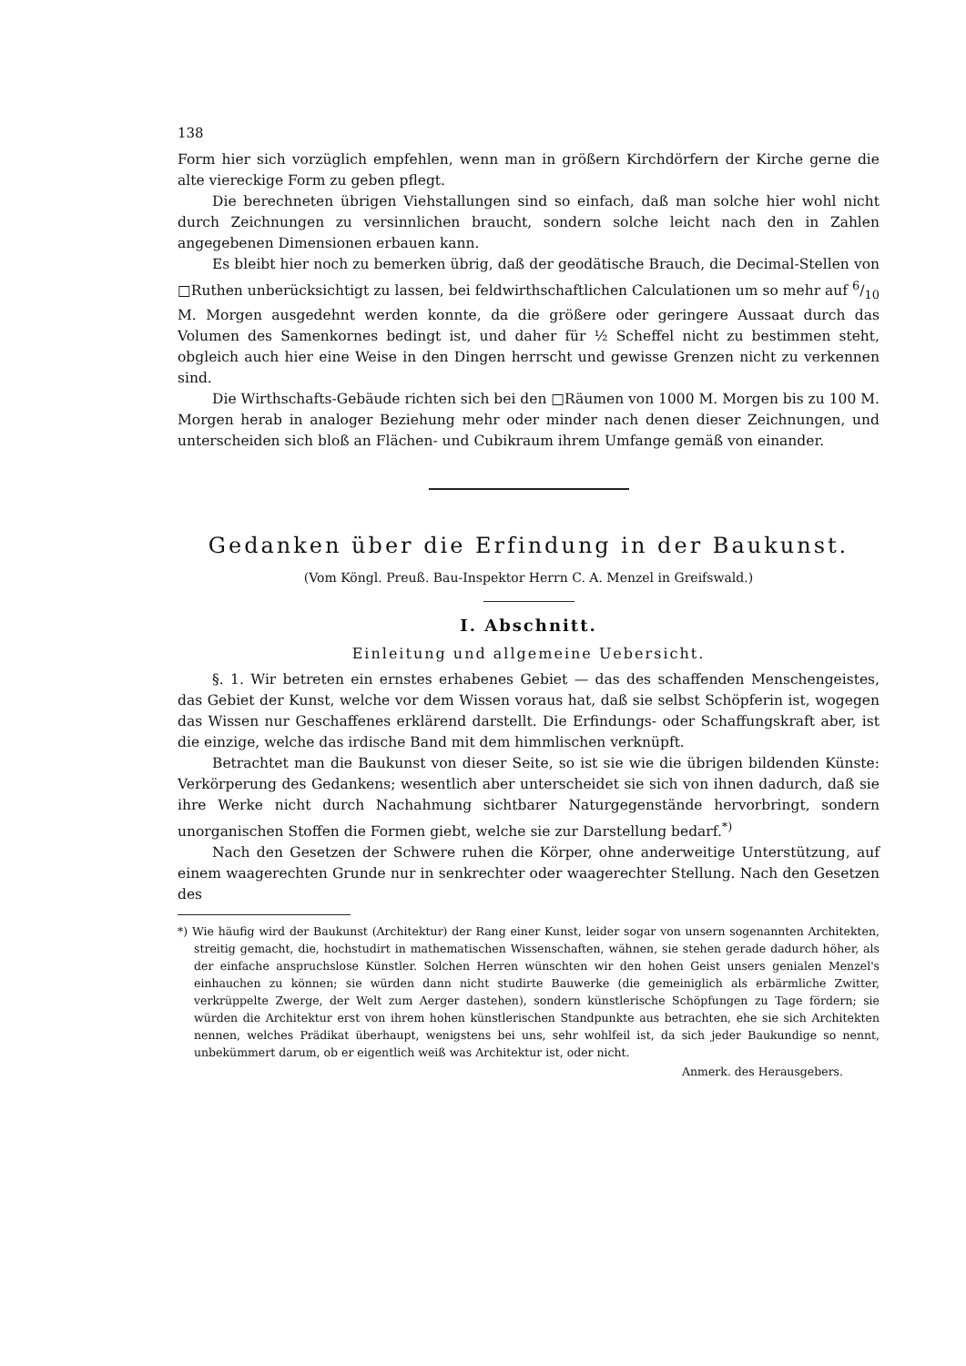138
Form hier sich vorzüglich empfehlen, wenn man in größern Kirchdörfern der Kirche gerne die alte viereckige Form zu geben pflegt.
Die berechneten übrigen Viehstallungen sind so einfach, daß man solche hier wohl nicht durch Zeichnungen zu versinnlichen braucht, sondern solche leicht nach den in Zahlen angegebenen Dimensionen erbauen kann.
Es bleibt hier noch zu bemerken übrig, daß der geodätische Brauch, die Decimal-Stellen von □Ruthen unberücksichtigt zu lassen, bei feldwirthschaftlichen Calculationen um so mehr auf 6/10 M. Morgen ausgedehnt werden konnte, da die größere oder geringere Aussaat durch das Volumen des Samenkornes bedingt ist, und daher für ½ Scheffel nicht zu bestimmen steht, obgleich auch hier eine Weise in den Dingen herrscht und gewisse Grenzen nicht zu verkennen sind.
Die Wirthschafts-Gebäude richten sich bei den □Räumen von 1000 M. Morgen bis zu 100 M. Morgen herab in analoger Beziehung mehr oder minder nach denen dieser Zeichnungen, und unterscheiden sich bloß an Flächen- und Cubikraum ihrem Umfange gemäß von einander.
Gedanken über die Erfindung in der Baukunst.
(Vom Köngl. Preuß. Bau-Inspektor Herrn C. A. Menzel in Greifswald.)
I. Abschnitt.
Einleitung und allgemeine Uebersicht.
§. 1. Wir betreten ein ernstes erhabenes Gebiet — das des schaffenden Menschengeistes, das Gebiet der Kunst, welche vor dem Wissen voraus hat, daß sie selbst Schöpferin ist, wogegen das Wissen nur Geschaffenes erklärend darstellt. Die Erfindungs- oder Schaffungskraft aber, ist die einzige, welche das irdische Band mit dem himmlischen verknüpft.
Betrachtet man die Baukunst von dieser Seite, so ist sie wie die übrigen bildenden Künste: Verkörperung des Gedankens; wesentlich aber unterscheidet sie sich von ihnen dadurch, daß sie ihre Werke nicht durch Nachahmung sichtbarer Naturgegenstände hervorbringt, sondern unorganischen Stoffen die Formen giebt, welche sie zur Darstellung bedarf.<sup>*)</sup>
Nach den Gesetzen der Schwere ruhen die Körper, ohne anderweitige Unterstützung, auf einem waagerechten Grunde nur in senkrechter oder waagerechter Stellung. Nach den Gesetzen des
*) Wie häufig wird der Baukunst (Architektur) der Rang einer Kunst, leider sogar von unsern sogenannten Architekten, streitig gemacht, die, hochstudirt in mathematischen Wissenschaften, wähnen, sie stehen gerade dadurch höher, als der einfache anspruchslose Künstler. Solchen Herren wünschten wir den hohen Geist unsers genialen Menzel's einhauchen zu können; sie würden dann nicht studirte Bauwerke (die gemeiniglich als erbärmliche Zwitter, verkrüppelte Zwerge, der Welt zum Aerger dastehen), sondern künstlerische Schöpfungen zu Tage fördern; sie würden die Architektur erst von ihrem hohen künstlerischen Standpunkte aus betrachten, ehe sie sich Architekten nennen, welches Prädikat überhaupt, wenigstens bei uns, sehr wohlfeil ist, da sich jeder Baukundige so nennt, unbekümmert darum, ob er eigentlich weiß was Architektur ist, oder nicht.
Anmerk. des Herausgebers.